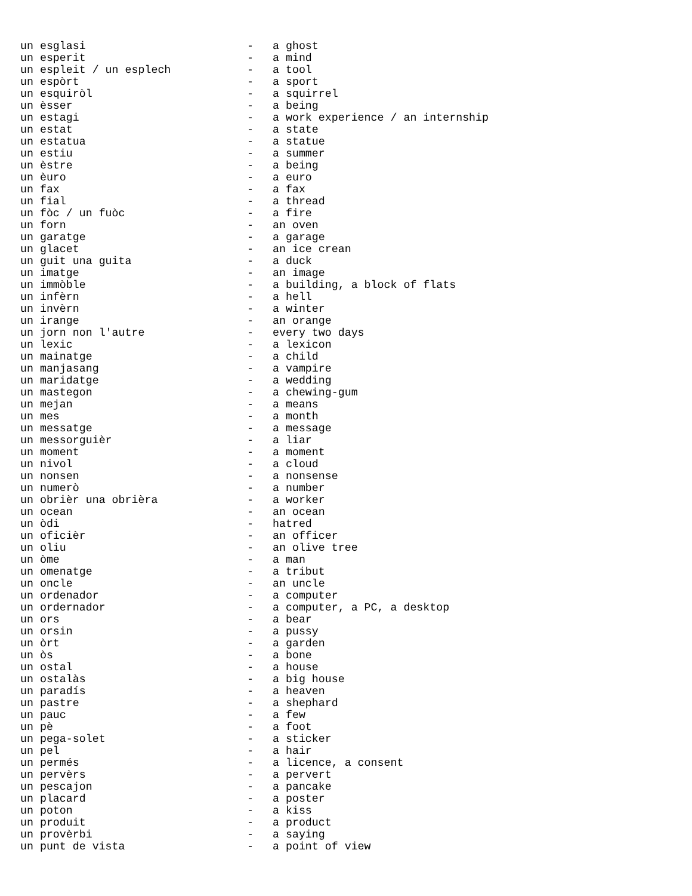| un esglasi | - | a ghost |
| un esperit | - | a mind |
| un espleit / un esplech | - | a tool |
| un espòrt | - | a sport |
| un esquiròl | - | a squirrel |
| un èsser | - | a being |
| un estagi | - | a work experience / an internship |
| un estat | - | a state |
| un estatua | - | a statue |
| un estiu | - | a summer |
| un èstre | - | a being |
| un èuro | - | a euro |
| un fax | - | a fax |
| un fial | - | a thread |
| un fòc / un fuòc | - | a fire |
| un forn | - | an oven |
| un garatge | - | a garage |
| un glacet | - | an ice crean |
| un guit una guita | - | a duck |
| un imatge | - | an image |
| un immòble | - | a building, a block of flats |
| un infèrn | - | a hell |
| un invèrn | - | a winter |
| un irange | - | an orange |
| un jorn non l'autre | - | every two days |
| un lexic | - | a lexicon |
| un mainatge | - | a child |
| un manjasang | - | a vampire |
| un maridatge | - | a wedding |
| un mastegon | - | a chewing-gum |
| un mejan | - | a means |
| un mes | - | a month |
| un messatge | - | a message |
| un messorguièr | - | a liar |
| un moment | - | a moment |
| un nivol | - | a cloud |
| un nonsen | - | a nonsense |
| un numerò | - | a number |
| un obrièr una obrièra | - | a worker |
| un ocean | - | an ocean |
| un òdi | - | hatred |
| un oficièr | - | an officer |
| un oliu | - | an olive tree |
| un òme | - | a man |
| un omenatge | - | a tribut |
| un oncle | - | an uncle |
| un ordenador | - | a computer |
| un ordernador | - | a computer, a PC, a desktop |
| un ors | - | a bear |
| un orsin | - | a pussy |
| un òrt | - | a garden |
| un òs | - | a bone |
| un ostal | - | a house |
| un ostalàs | - | a big house |
| un paradís | - | a heaven |
| un pastre | - | a shephard |
| un pauc | - | a few |
| un pè | - | a foot |
| un pega-solet | - | a sticker |
| un pel | - | a hair |
| un permés | - | a licence, a consent |
| un pervèrs | - | a pervert |
| un pescajon | - | a pancake |
| un placard | - | a poster |
| un poton | - | a kiss |
| un produit | - | a product |
| un provèrbi | - | a saying |
| un punt de vista | - | a point of view |